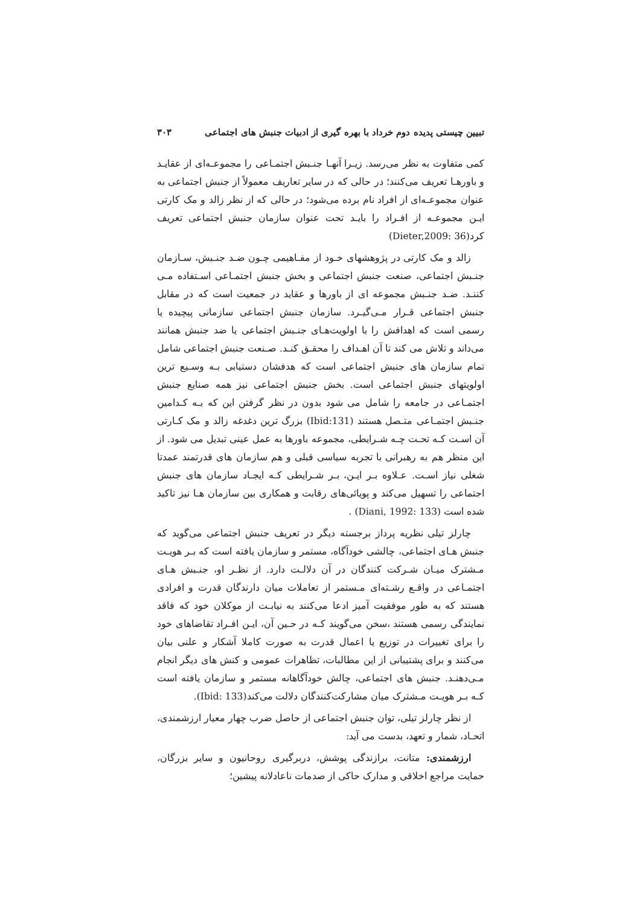تبیین چیستی پدیده دوم خرداد با بهره گیری از ادبیات جنبش های اجتماعی ۳۰۳
کمی متفاوت به نظر می‌رسد. زیـرا آنهـا جنـبش اجتمـاعی را مجموعـه‌ای از عقایـد و باورهـا تعریف می‌کنند؛ در حالی که در سایر تعاریف معمولاً از جنبش اجتماعی به عنوان مجموعـه‌ای از افراد نام برده می‌شود؛ در حالی که از نظر زالد و مک کارتی ایـن مجموعـه از افـراد را بایـد تحت عنوان سازمان جنبش اجتماعی تعریف کرد(Dieter,2009: 36)
زالد و مک کارتی در پژوهشهای خـود از مفـاهیمی چـون ضـد جنـبش، سـازمان جنـبش اجتماعی، صنعت جنبش اجتماعی و بخش جنبش اجتمـاعی اسـتفاده مـی کننـد. ضـد جنـبش مجموعه ای از باورها و عقاید در جمعیت است که در مقابل جنبش اجتماعی قـرار مـی‌گیـرد. سازمان جنبش اجتماعی سازمانی پیچیده یا رسمی است که اهدافش را با اولویت‌هـای جنـبش اجتماعی یا ضد جنبش همانند می‌داند و تلاش می کند تا آن اهـداف را محقـق کنـد. صـنعت جنبش اجتماعی شامل تمام سازمان های جنبش اجتماعی است که هدفشان دستیابی بـه وسـیع ترین اولویتهای جنبش اجتماعی است. بخش جنبش اجتماعی نیز همه صنایع جنبش اجتمـاعی در جامعه را شامل می شود بدون در نظر گرفتن این که بـه کـدامین جنـبش اجتمـاعی متـصل هستند (Ibid:131) بزرگ ترین دغدغه زالد و مک کـارتی آن اسـت کـه تحـت چـه شـرایطی، مجموعه باورها به عمل عینی تبدیل می شود. از این منظر هم به رهبرانی با تجربه سیاسی قبلی و هم سازمان های قدرتمند عمدتا شغلی نیاز اسـت. عـلاوه بـر ایـن، بـر شـرایطی کـه ایجـاد سازمان های جنبش اجتماعی را تسهیل می‌کند و پویائی‌های رقابت و همکاری بین سازمان هـا نیز تاکید شده است (Diani, 1992: 133) .
چارلز تیلی نظریه پرداز برجسته دیگر در تعریف جنبش اجتماعی می‌گوید که جنبش هـای اجتماعی، چالشی خودآگاه، مستمر و سازمان یافته است که بـر هویـت مـشترک میـان شـرکت کنندگان در آن دلالـت دارد. از نظـر او، جنـبش هـای اجتمـاعی در واقـع رشـته‌ای مـستمر از تعاملات میان دارندگان قدرت و افرادی هستند که به طور موفقیت آمیز ادعا می‌کنند به نیابـت از موکلان خود که فاقد نمایندگی رسمی هستند ،سخن می‌گویند کـه در حـین آن، ایـن افـراد تقاضاهای خود را برای تغییرات در توزیع یا اعمال قدرت به صورت کاملا آشکار و علنی بیان می‌کنند و برای پشتیبانی از این مطالبات، تظاهرات عمومی و کنش های دیگر انجام مـی‌دهنـد. جنبش های اجتماعی، چالش خودآگاهانه مستمر و سازمان یافته است کـه بـر هویـت مـشترک میان مشارکت‌کنندگان دلالت می‌کند(Ibid: 133).
از نظر چارلز تیلی، توان جنبش اجتماعی از حاصل ضرب چهار معیار ارزشمندی، اتحـاد، شمار و تعهد، بدست می آید:
ارزشمندی: متانت، برازندگی پوشش، دربرگیری روحانیون و سایر بزرگان، حمایت مراجع اخلاقی و مدارک حاکی از صدمات ناعادلانه پیشین؛